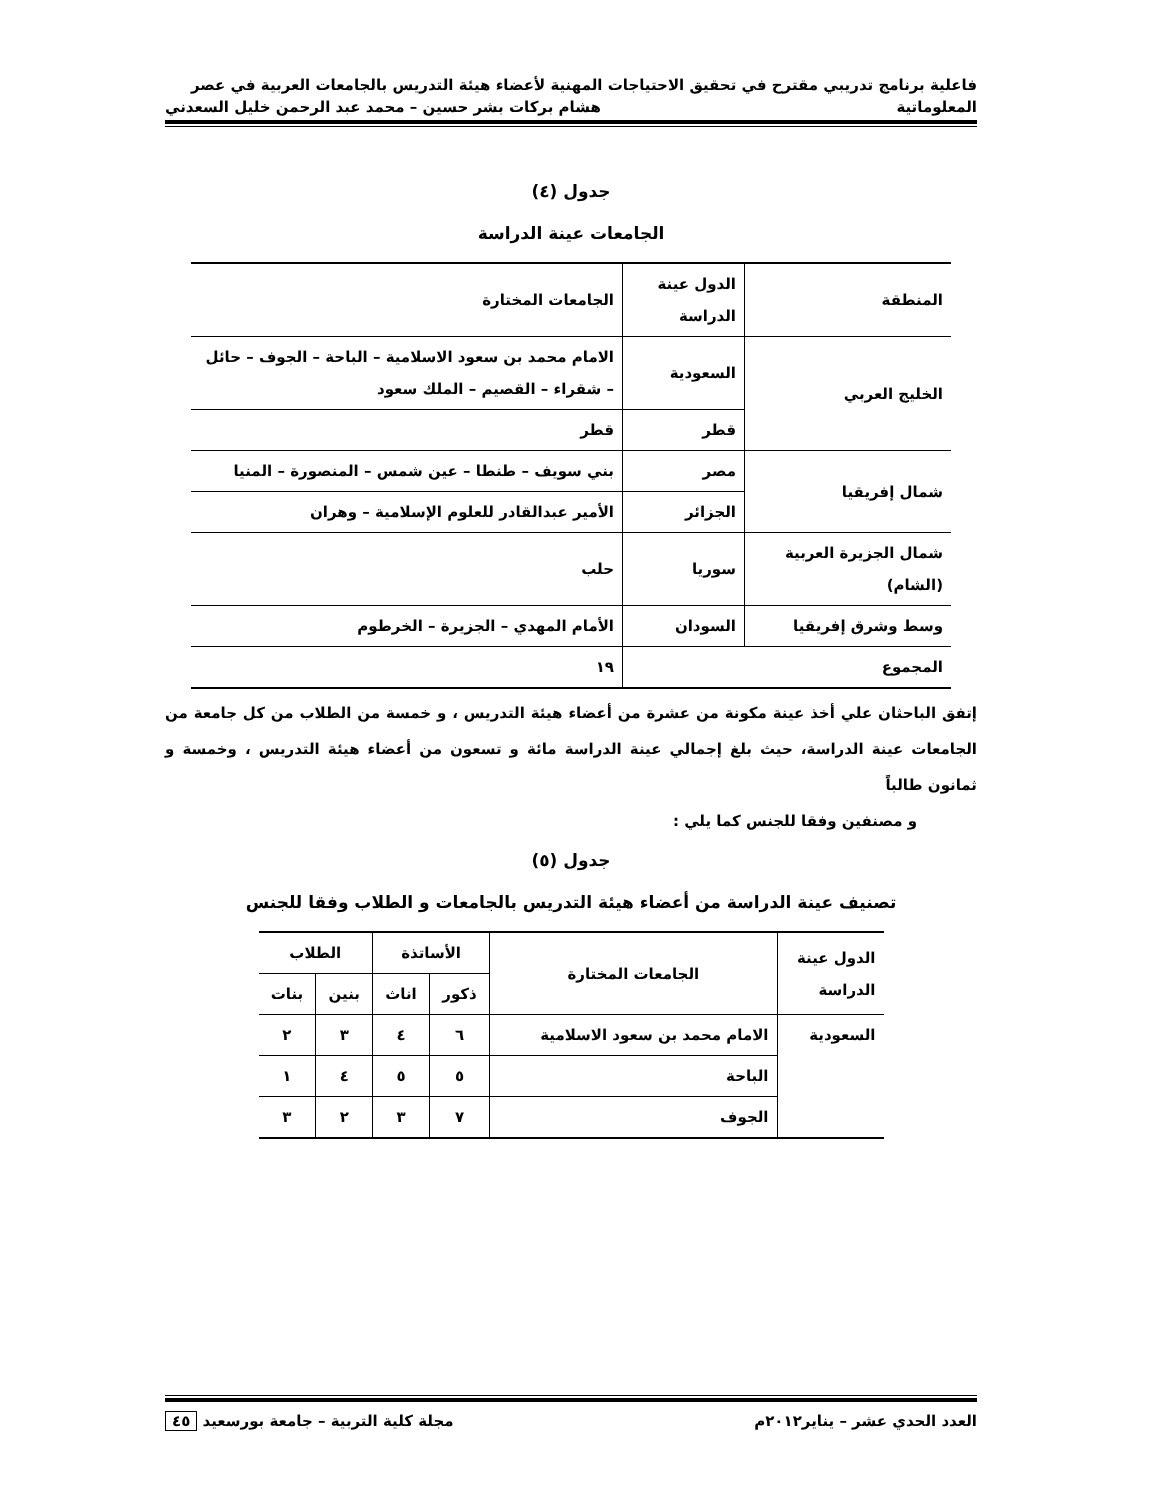فاعلية برنامج تدريبي مقترح في تحقيق الاحتياجات المهنية لأعضاء هيئة التدريس بالجامعات العربية في عصر
المعلوماتية هشام بركات بشر حسين – محمد عبد الرحمن خليل السعدني
جدول (٤)
الجامعات عينة الدراسة
| المنطقة | الدول عينة الدراسة | الجامعات المختارة |
| الخليج العربي | السعودية | الامام محمد بن سعود الاسلامية – الباحة – الجوف – حائل – شقراء – القصيم – الملك سعود |
| | قطر | قطر |
| شمال إفريقيا | مصر | بني سويف – طنطا – عين شمس – المنصورة – المنيا |
| | الجزائر | الأمير عبدالقادر للعلوم الإسلامية – وهران |
| شمال الجزيرة العربية (الشام) | سوريا | حلب |
| وسط وشرق إفريقيا | السودان | الأمام المهدي – الجزيرة – الخرطوم |
| المجموع | | ١٩ |
إتفق الباحثان علي أخذ عينة مكونة من عشرة من أعضاء هيئة التدريس ، و خمسة من الطلاب من كل جامعة من الجامعات عينة الدراسة، حيث بلغ إجمالي عينة الدراسة مائة و تسعون من أعضاء هيئة التدريس ، وخمسة و ثمانون طالباً
و مصنفين وفقا للجنس كما يلي :
جدول (٥)
تصنيف عينة الدراسة من أعضاء هيئة التدريس بالجامعات و الطلاب وفقا للجنس
| الدول عينة الدراسة | الجامعات المختارة | الأساتذة | | الطلاب | |
| --- | --- | --- | --- | --- | --- |
| | | ذكور | اناث | بنين | بنات |
| السعودية | الامام محمد بن سعود الاسلامية | ٦ | ٤ | ٣ | ٢ |
| | الباحة | ٥ | ٥ | ٤ | ١ |
| | الجوف | ٧ | ٣ | ٢ | ٣ |
العدد الحدي عشر – يناير٢٠١٢م مجلة كلية التربية – جامعة بورسعيد ٤٥